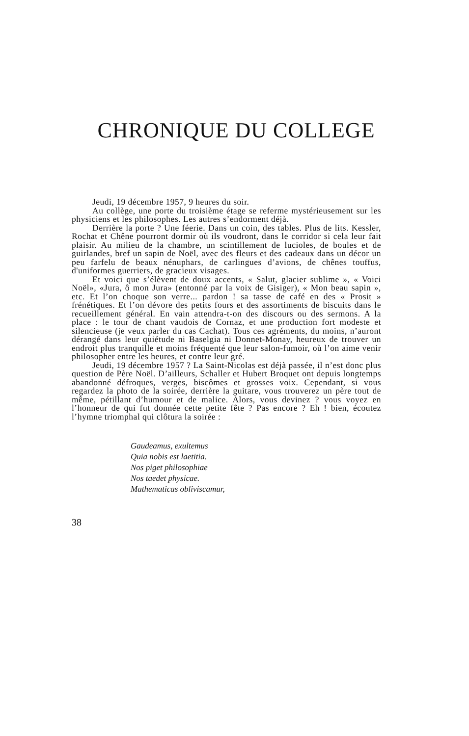CHRONIQUE DU COLLEGE
Jeudi, 19 décembre 1957, 9 heures du soir.
Au collège, une porte du troisième étage se referme mystérieusement sur les physiciens et les philosophes. Les autres s’endorment déjà.
Derrière la porte ? Une féerie. Dans un coin, des tables. Plus de lits. Kessler, Rochat et Chêne pourront dormir où ils voudront, dans le corridor si cela leur fait plaisir. Au milieu de la chambre, un scintillement de lucioles, de boules et de guirlandes, bref un sapin de Noël, avec des fleurs et des cadeaux dans un décor un peu farfelu de beaux nénuphars, de carlingues d’avions, de chênes touffus, d'uniformes guerriers, de gracieux visages.
Et voici que s’élèvent de doux accents, « Salut, glacier sublime », « Voici Noël», «Jura, ô mon Jura» (entonné par la voix de Gisiger), « Mon beau sapin », etc. Et l’on choque son verre... pardon ! sa tasse de café en des « Prosit » frénétiques. Et l’on dévore des petits fours et des assortiments de biscuits dans le recueillement général. En vain attendra-t-on des discours ou des sermons. A la place : le tour de chant vaudois de Cornaz, et une production fort modeste et silencieuse (je veux parler du cas Cachat). Tous ces agréments, du moins, n’auront dérangé dans leur quiétude ni Baselgia ni Donnet-Monay, heureux de trouver un endroit plus tranquille et moins fréquenté que leur salon-fumoir, où l’on aime venir philosopher entre les heures, et contre leur gré.
Jeudi, 19 décembre 1957 ? La Saint-Nicolas est déjà passée, il n’est donc plus question de Père Noël. D’ailleurs, Schaller et Hubert Broquet ont depuis longtemps abandonné défroques, verges, biscômes et grosses voix. Cependant, si vous regardez la photo de la soirée, derrière la guitare, vous trouverez un père tout de même, pétillant d’humour et de malice. Alors, vous devinez ? vous voyez en l’honneur de qui fut donnée cette petite fête ? Pas encore ? Eh ! bien, écoutez l’hymne triomphal qui clôtura la soirée :
Gaudeamus, exultemus
Quia nobis est laetitia.
Nos piget philosophiae
Nos taedet physicae.
Mathematicas obliviscamur,
38